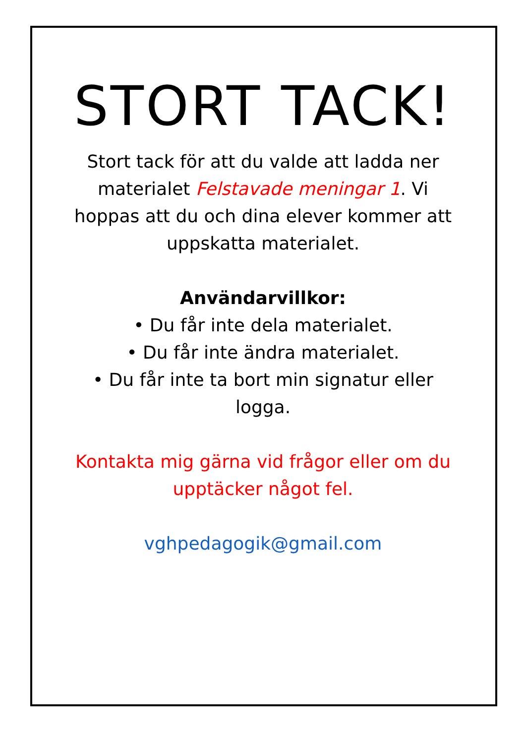STORT TACK!
Stort tack för att du valde att ladda ner materialet Felstavade meningar 1. Vi hoppas att du och dina elever kommer att uppskatta materialet.
Användarvillkor:
• Du får inte dela materialet.
• Du får inte ändra materialet.
• Du får inte ta bort min signatur eller logga.
Kontakta mig gärna vid frågor eller om du upptäcker något fel.
vghpedagogik@gmail.com